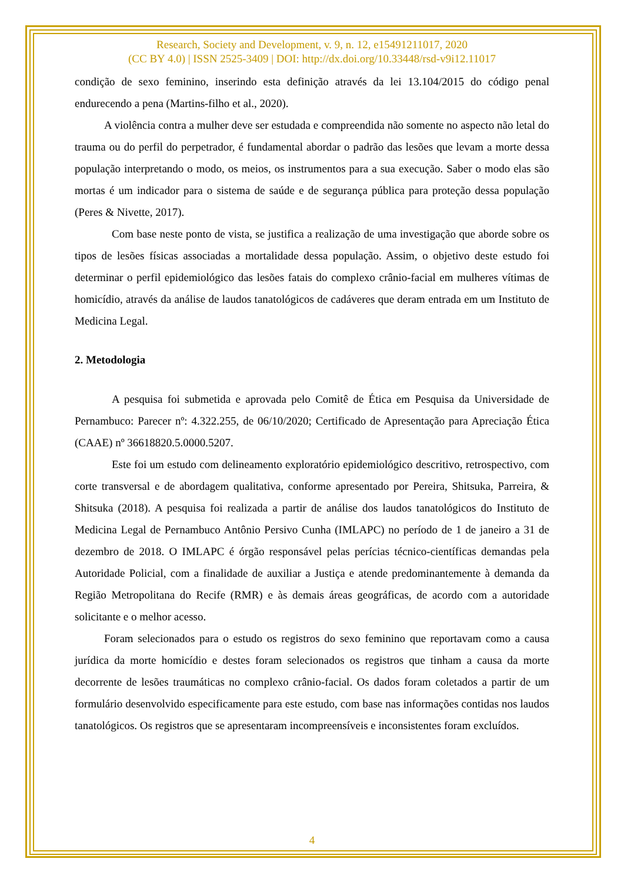Research, Society and Development, v. 9, n. 12, e15491211017, 2020
(CC BY 4.0) | ISSN 2525-3409 | DOI: http://dx.doi.org/10.33448/rsd-v9i12.11017
condição de sexo feminino, inserindo esta definição através da lei 13.104/2015 do código penal endurecendo a pena (Martins-filho et al., 2020).
A violência contra a mulher deve ser estudada e compreendida não somente no aspecto não letal do trauma ou do perfil do perpetrador, é fundamental abordar o padrão das lesões que levam a morte dessa população interpretando o modo, os meios, os instrumentos para a sua execução. Saber o modo elas são mortas é um indicador para o sistema de saúde e de segurança pública para proteção dessa população (Peres & Nivette, 2017).
Com base neste ponto de vista, se justifica a realização de uma investigação que aborde sobre os tipos de lesões físicas associadas a mortalidade dessa população. Assim, o objetivo deste estudo foi determinar o perfil epidemiológico das lesões fatais do complexo crânio-facial em mulheres vítimas de homicídio, através da análise de laudos tanatológicos de cadáveres que deram entrada em um Instituto de Medicina Legal.
2. Metodologia
A pesquisa foi submetida e aprovada pelo Comitê de Ética em Pesquisa da Universidade de Pernambuco: Parecer nº: 4.322.255, de 06/10/2020; Certificado de Apresentação para Apreciação Ética (CAAE) nº 36618820.5.0000.5207.
Este foi um estudo com delineamento exploratório epidemiológico descritivo, retrospectivo, com corte transversal e de abordagem qualitativa, conforme apresentado por Pereira, Shitsuka, Parreira, & Shitsuka (2018). A pesquisa foi realizada a partir de análise dos laudos tanatológicos do Instituto de Medicina Legal de Pernambuco Antônio Persivo Cunha (IMLAPC) no período de 1 de janeiro a 31 de dezembro de 2018. O IMLAPC é órgão responsável pelas perícias técnico-científicas demandas pela Autoridade Policial, com a finalidade de auxiliar a Justiça e atende predominantemente à demanda da Região Metropolitana do Recife (RMR) e às demais áreas geográficas, de acordo com a autoridade solicitante e o melhor acesso.
Foram selecionados para o estudo os registros do sexo feminino que reportavam como a causa jurídica da morte homicídio e destes foram selecionados os registros que tinham a causa da morte decorrente de lesões traumáticas no complexo crânio-facial. Os dados foram coletados a partir de um formulário desenvolvido especificamente para este estudo, com base nas informações contidas nos laudos tanatológicos. Os registros que se apresentaram incompreensíveis e inconsistentes foram excluídos.
4